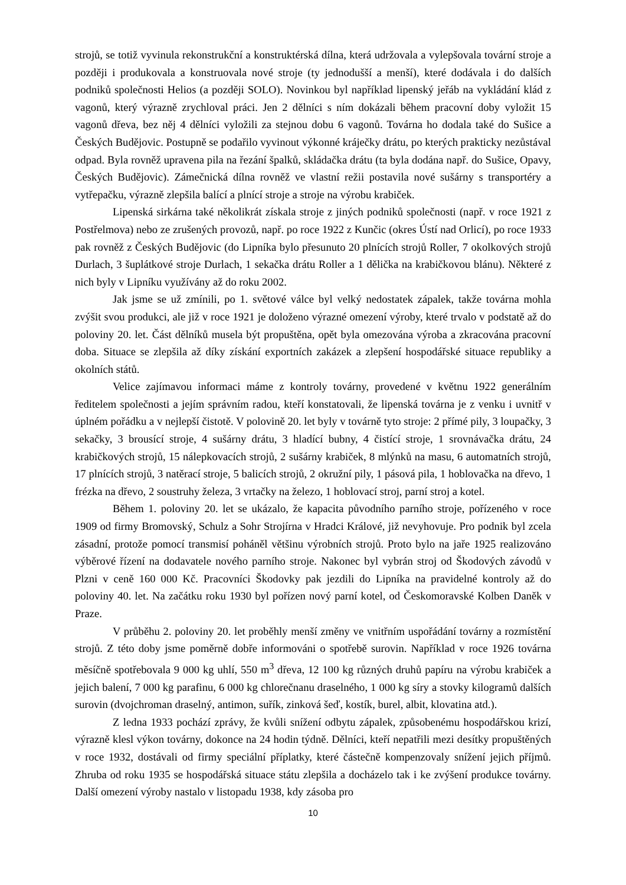strojů, se totiž vyvinula rekonstrukční a konstruktérská dílna, která udržovala a vylepšovala tovární stroje a později i produkovala a konstruovala nové stroje (ty jednodušší a menší), které dodávala i do dalších podniků společnosti Helios (a později SOLO). Novinkou byl například lipenský jeřáb na vykládání klád z vagonů, který výrazně zrychloval práci. Jen 2 dělníci s ním dokázali během pracovní doby vyložit 15 vagonů dřeva, bez něj 4 dělníci vyložili za stejnou dobu 6 vagonů. Továrna ho dodala také do Sušice a Českých Budějovic. Postupně se podařilo vyvinout výkonné kráječky drátu, po kterých prakticky nezůstával odpad. Byla rovněž upravena pila na řezání špalků, skládačka drátu (ta byla dodána např. do Sušice, Opavy, Českých Budějovic). Zámečnická dílna rovněž ve vlastní režii postavila nové sušárny s transportéry a vytřepačku, výrazně zlepšila balící a plnící stroje a stroje na výrobu krabiček.
Lipenská sirkárna také několikrát získala stroje z jiných podniků společnosti (např. v roce 1921 z Postřelmova) nebo ze zrušených provozů, např. po roce 1922 z Kunčic (okres Ústí nad Orlicí), po roce 1933 pak rovněž z Českých Budějovic (do Lipníka bylo přesunuto 20 plnících strojů Roller, 7 okolkových strojů Durlach, 3 šuplátkové stroje Durlach, 1 sekačka drátu Roller a 1 dělička na krabičkovou blánu). Některé z nich byly v Lipníku využívány až do roku 2002.
Jak jsme se už zmínili, po 1. světové válce byl velký nedostatek zápalek, takže továrna mohla zvýšit svou produkci, ale již v roce 1921 je doloženo výrazné omezení výroby, které trvalo v podstatě až do poloviny 20. let. Část dělníků musela být propuštěna, opět byla omezována výroba a zkracována pracovní doba. Situace se zlepšila až díky získání exportních zakázek a zlepšení hospodářské situace republiky a okolních států.
Velice zajímavou informaci máme z kontroly továrny, provedené v květnu 1922 generálním ředitelem společnosti a jejím správním radou, kteří konstatovali, že lipenská továrna je z venku i uvnitř v úplném pořádku a v nejlepší čistotě. V polovině 20. let byly v továrně tyto stroje: 2 přímé pily, 3 loupačky, 3 sekačky, 3 brousící stroje, 4 sušárny drátu, 3 hladící bubny, 4 čistící stroje, 1 srovnávačka drátu, 24 krabičkových strojů, 15 nálepkovacích strojů, 2 sušárny krabiček, 8 mlýnků na masu, 6 automatních strojů, 17 plnících strojů, 3 natěrací stroje, 5 balicích strojů, 2 okružní pily, 1 pásová pila, 1 hoblovačka na dřevo, 1 frézka na dřevo, 2 soustruhy železa, 3 vrtačky na železo, 1 hoblovací stroj, parní stroj a kotel.
Během 1. poloviny 20. let se ukázalo, že kapacita původního parního stroje, pořízeného v roce 1909 od firmy Bromovský, Schulz a Sohr Strojírna v Hradci Králové, již nevyhovuje. Pro podnik byl zcela zásadní, protože pomocí transmisí poháněl většinu výrobních strojů. Proto bylo na jaře 1925 realizováno výběrové řízení na dodavatele nového parního stroje. Nakonec byl vybrán stroj od Škodových závodů v Plzni v ceně 160 000 Kč. Pracovníci Škodovky pak jezdili do Lipníka na pravidelné kontroly až do poloviny 40. let. Na začátku roku 1930 byl pořízen nový parní kotel, od Českomoravské Kolben Daněk v Praze.
V průběhu 2. poloviny 20. let proběhly menší změny ve vnitřním uspořádání továrny a rozmístění strojů. Z této doby jsme poměrně dobře informováni o spotřebě surovin. Například v roce 1926 továrna měsíčně spotřebovala 9 000 kg uhlí, 550 m<sup>3</sup> dřeva, 12 100 kg různých druhů papíru na výrobu krabiček a jejich balení, 7 000 kg parafinu, 6 000 kg chlorečnanu draselného, 1 000 kg síry a stovky kilogramů dalších surovin (dvojchroman draselný, antimon, suřík, zinková šeď, kostík, burel, albit, klovatina atd.).
Z ledna 1933 pochází zprávy, že kvůli snížení odbytu zápalek, způsobenému hospodářskou krizí, výrazně klesl výkon továrny, dokonce na 24 hodin týdně. Dělníci, kteří nepatřili mezi desítky propuštěných v roce 1932, dostávali od firmy speciální příplatky, které částečně kompenzovaly snížení jejich příjmů. Zhruba od roku 1935 se hospodářská situace státu zlepšila a docházelo tak i ke zvýšení produkce továrny. Další omezení výroby nastalo v listopadu 1938, kdy zásoba pro
10